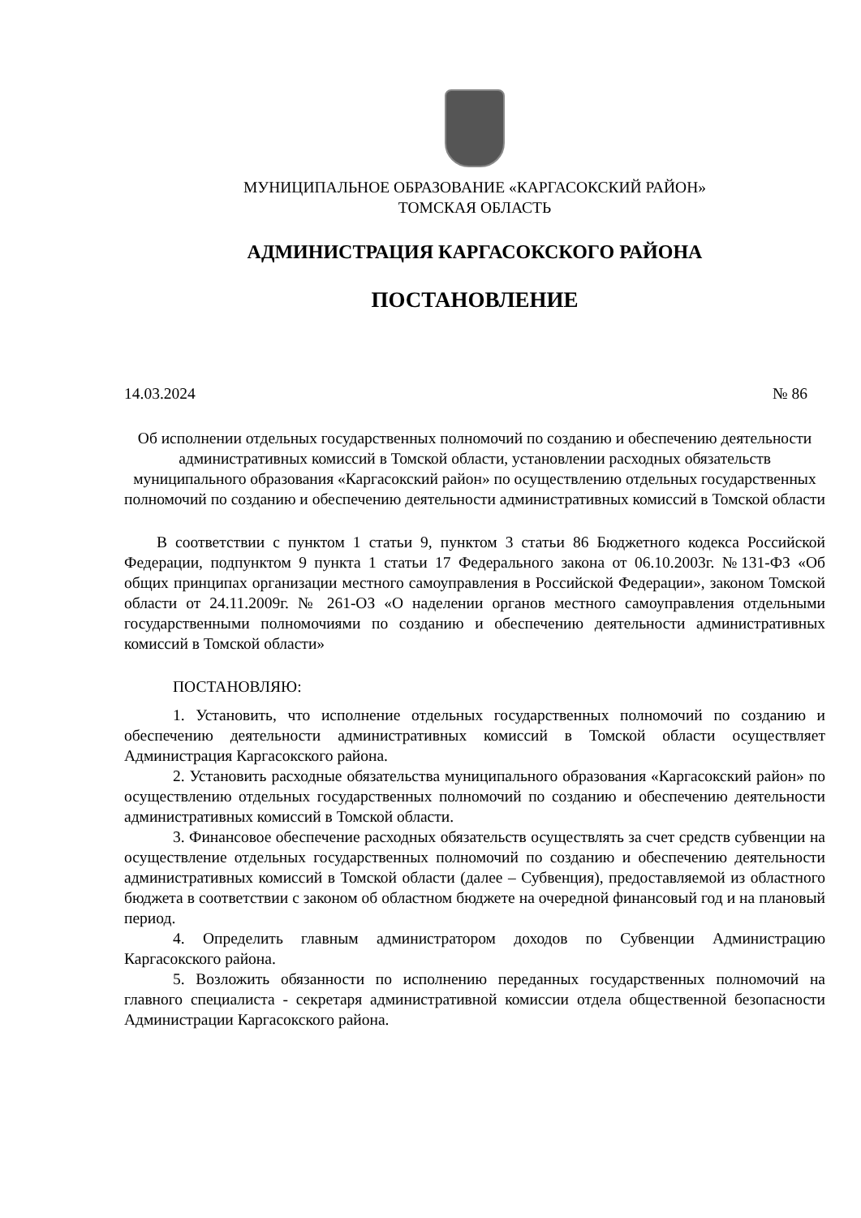МУНИЦИПАЛЬНОЕ ОБРАЗОВАНИЕ «КАРГАСОКСКИЙ РАЙОН»
ТОМСКАЯ ОБЛАСТЬ
АДМИНИСТРАЦИЯ КАРГАСОКСКОГО РАЙОНА
ПОСТАНОВЛЕНИЕ
14.03.2024 № 86
Об исполнении отдельных государственных полномочий по созданию и обеспечению деятельности административных комиссий в Томской области, установлении расходных обязательств муниципального образования «Каргасокский район» по осуществлению отдельных государственных полномочий по созданию и обеспечению деятельности административных комиссий в Томской области
В соответствии с пунктом 1 статьи 9, пунктом 3 статьи 86 Бюджетного кодекса Российской Федерации, подпунктом 9 пункта 1 статьи 17 Федерального закона от 06.10.2003г. №131-ФЗ «Об общих принципах организации местного самоуправления в Российской Федерации», законом Томской области от 24.11.2009г. № 261-ОЗ «О наделении органов местного самоуправления отдельными государственными полномочиями по созданию и обеспечению деятельности административных комиссий в Томской области»
ПОСТАНОВЛЯЮ:
1. Установить, что исполнение отдельных государственных полномочий по созданию и обеспечению деятельности административных комиссий в Томской области осуществляет Администрация Каргасокского района.
2. Установить расходные обязательства муниципального образования «Каргасокский район» по осуществлению отдельных государственных полномочий по созданию и обеспечению деятельности административных комиссий в Томской области.
3. Финансовое обеспечение расходных обязательств осуществлять за счет средств субвенции на осуществление отдельных государственных полномочий по созданию и обеспечению деятельности административных комиссий в Томской области (далее – Субвенция), предоставляемой из областного бюджета в соответствии с законом об областном бюджете на очередной финансовый год и на плановый период.
4. Определить главным администратором доходов по Субвенции Администрацию Каргасокского района.
5. Возложить обязанности по исполнению переданных государственных полномочий на главного специалиста - секретаря административной комиссии отдела общественной безопасности Администрации Каргасокского района.